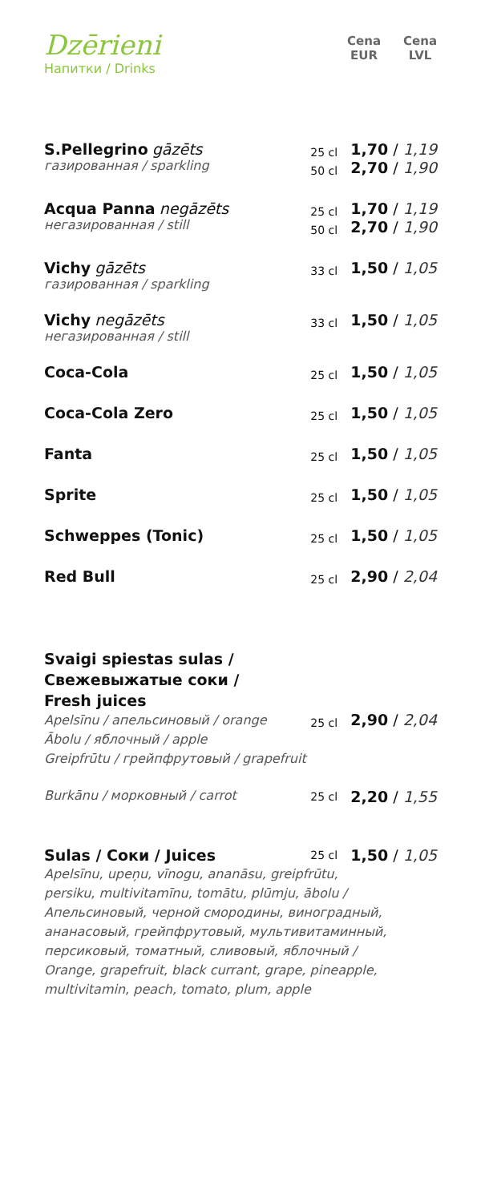Dzērieni
Напитки / Drinks
Cena
EUR
Cena
LVL
| S.Pellegrino gāzēts газированная / sparkling | 25 cl 50 cl | 1,70 / 1,19 2,70 / 1,90 |
| Acqua Panna negāzēts негазированная / still | 25 cl 50 cl | 1,70 / 1,19 2,70 / 1,90 |
| Vichy gāzēts газированная / sparkling | 33 cl | 1,50 / 1,05 |
| Vichy negāzēts негазированная / still | 33 cl | 1,50 / 1,05 |
| Coca-Cola | 25 cl | 1,50 / 1,05 |
| Coca-Cola Zero | 25 cl | 1,50 / 1,05 |
| Fanta | 25 cl | 1,50 / 1,05 |
| Sprite | 25 cl | 1,50 / 1,05 |
| Schweppes (Tonic) | 25 cl | 1,50 / 1,05 |
| Red Bull | 25 cl | 2,90 / 2,04 |
Svaigi spiestas sulas /
Свежевыжатые соки /
Fresh juices
| Apelsīnu / апельсиновый / orange Ābolu / яблочный / apple Greipfrūtu / грейпфрутовый / grapefruit | 25 cl | 2,90 / 2,04 |
| Burkānu / морковный / carrot | 25 cl | 2,20 / 1,55 |
| Sulas / Соки / Juices | 25 cl | 1,50 / 1,05 |
Apelsīnu, upeņu, vīnogu, ananāsu, greipfrūtu,
persiku, multivitamīnu, tomātu, plūmju, ābolu /
Апельсиновый, черной смородины, виноградный,
ананасовый, грейпфрутовый, мультивитаминный,
персиковый, томатный, сливовый, яблочный /
Orange, grapefruit, black currant, grape, pineapple,
multivitamin, peach, tomato, plum, apple